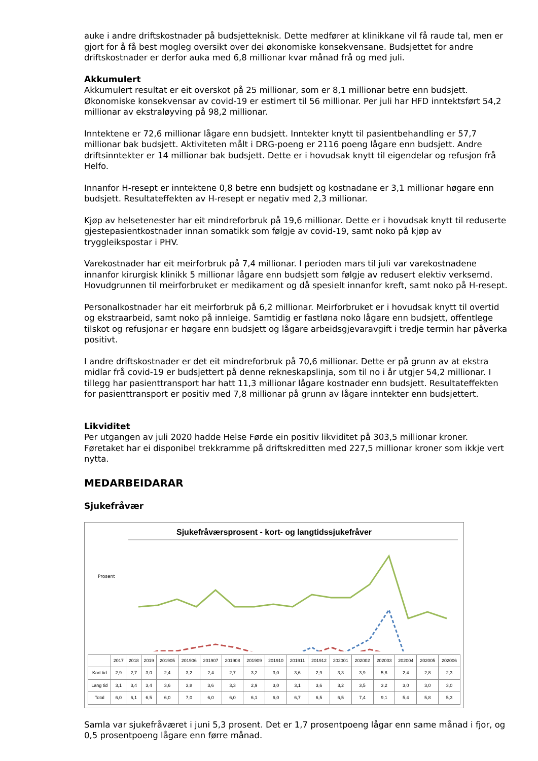auke i andre driftskostnader på budsjetteknisk. Dette medfører at klinikkane vil få raude tal, men er gjort for å få best mogleg oversikt over dei økonomiske konsekvensane. Budsjettet for andre driftskostnader er derfor auka med 6,8 millionar kvar månad frå og med juli.
Akkumulert
Akkumulert resultat er eit overskot på 25 millionar, som er 8,1 millionar betre enn budsjett. Økonomiske konsekvensar av covid-19 er estimert til 56 millionar. Per juli har HFD inntektsført 54,2 millionar av ekstraløyving på 98,2 millionar.
Inntektene er 72,6 millionar lågare enn budsjett. Inntekter knytt til pasientbehandling er 57,7 millionar bak budsjett. Aktiviteten målt i DRG-poeng er 2116 poeng lågare enn budsjett. Andre driftsinntekter er 14 millionar bak budsjett. Dette er i hovudsak knytt til eigendelar og refusjon frå Helfo.
Innanfor H-resept er inntektene 0,8 betre enn budsjett og kostnadane er 3,1 millionar høgare enn budsjett. Resultateffekten av H-resept er negativ med 2,3 millionar.
Kjøp av helsetenester har eit mindreforbruk på 19,6 millionar. Dette er i hovudsak knytt til reduserte gjestepasientkostnader innan somatikk som følgje av covid-19, samt noko på kjøp av tryggleikspostar i PHV.
Varekostnader har eit meirforbruk på 7,4 millionar. I perioden mars til juli var varekostnadene innanfor kirurgisk klinikk 5 millionar lågare enn budsjett som følgje av redusert elektiv verksemd. Hovudgrunnen til meirforbruket er medikament og då spesielt innanfor kreft, samt noko på H-resept.
Personalkostnader har eit meirforbruk på 6,2 millionar. Meirforbruket er i hovudsak knytt til overtid og ekstraarbeid, samt noko på innleige. Samtidig er fastløna noko lågare enn budsjett, offentlege tilskot og refusjonar er høgare enn budsjett og lågare arbeidsgjevaravgift i tredje termin har påverka positivt.
I andre driftskostnader er det eit mindreforbruk på 70,6 millionar. Dette er på grunn av at ekstra midlar frå covid-19 er budsjettert på denne rekneskapslinja, som til no i år utgjer 54,2 millionar. I tillegg har pasienttransport har hatt 11,3 millionar lågare kostnader enn budsjett. Resultateffekten for pasienttransport er positiv med 7,8 millionar på grunn av lågare inntekter enn budsjettert.
Likviditet
Per utgangen av juli 2020 hadde Helse Førde ein positiv likviditet på 303,5 millionar kroner. Føretaket har ei disponibel trekkramme på driftskreditten med 227,5 millionar kroner som ikkje vert nytta.
MEDARBEIDARAR
Sjukefråvær
Sjukefråværsprosent - kort- og langtidssjukefråver
Prosent
| | 2017 | 2018 | 2019 | 201905 | 201906 | 201907 | 201908 | 201909 | 201910 | 201911 | 201912 | 202001 | 202002 | 202003 | 202004 | 202005 | 202006 |
| --- | --- | --- | --- | --- | --- | --- | --- | --- | --- | --- | --- | --- | --- | --- | --- | --- | --- |
| Kort tid | 2,9 | 2,7 | 3,0 | 2,4 | 3,2 | 2,4 | 2,7 | 3,2 | 3,0 | 3,6 | 2,9 | 3,3 | 3,9 | 5,8 | 2,4 | 2,8 | 2,3 |
| Lang tid | 3,1 | 3,4 | 3,4 | 3,6 | 3,8 | 3,6 | 3,3 | 2,9 | 3,0 | 3,1 | 3,6 | 3,2 | 3,5 | 3,2 | 3,0 | 3,0 | 3,0 |
| Total | 6,0 | 6,1 | 6,5 | 6,0 | 7,0 | 6,0 | 6,0 | 6,1 | 6,0 | 6,7 | 6,5 | 6,5 | 7,4 | 9,1 | 5,4 | 5,8 | 5,3 |
Samla var sjukefråværet i juni 5,3 prosent. Det er 1,7 prosentpoeng lågar enn same månad i fjor, og 0,5 prosentpoeng lågare enn førre månad.